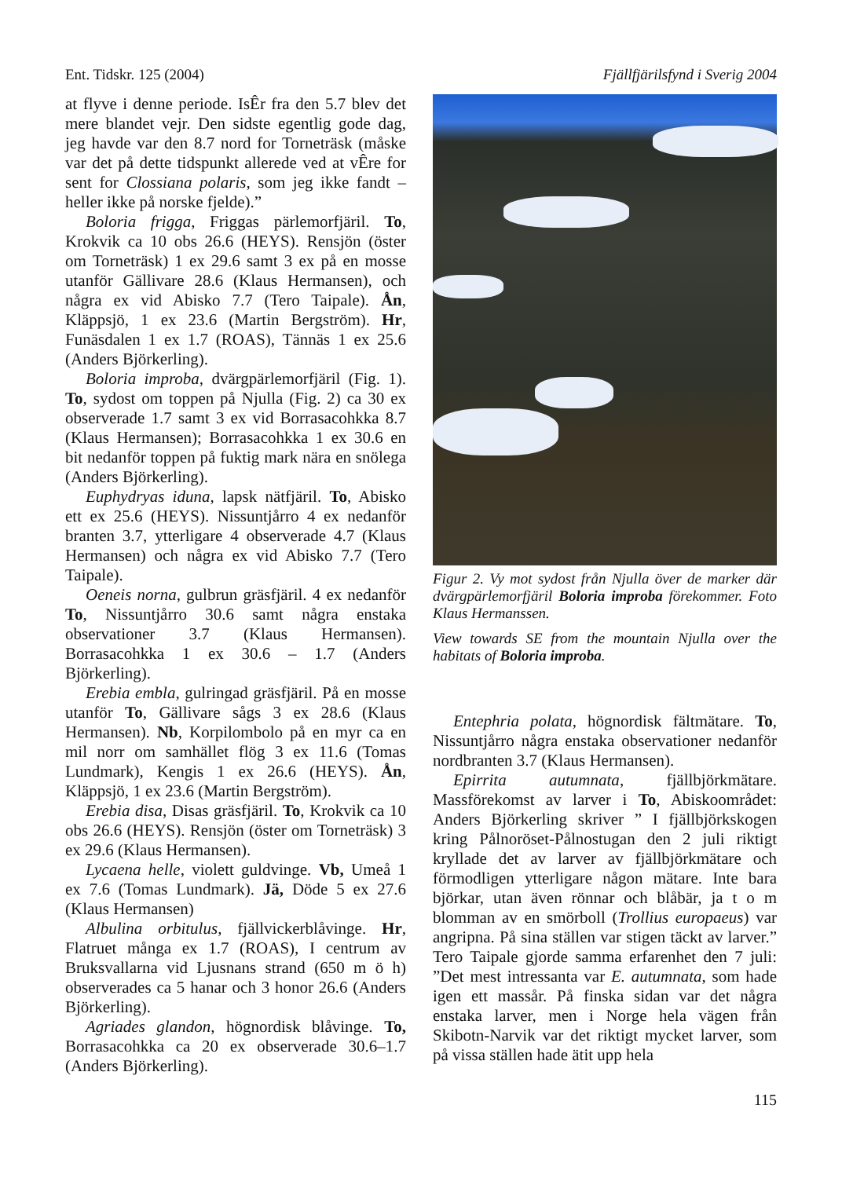Ent. Tidskr. 125 (2004) Fjällfjärilsfynd i Sverig 2004
at flyve i denne periode. IsÊr fra den 5.7 blev det mere blandet vejr. Den sidste egentlig gode dag, jeg havde var den 8.7 nord for Torneträsk (måske var det på dette tidspunkt allerede ved at vÊre for sent for Clossiana polaris, som jeg ikke fandt – heller ikke på norske fjelde).”
Boloria frigga, Friggas pärlemorfjäril. To, Krokvik ca 10 obs 26.6 (HEYS). Rensjön (öster om Torneträsk) 1 ex 29.6 samt 3 ex på en mosse utanför Gällivare 28.6 (Klaus Hermansen), och några ex vid Abisko 7.7 (Tero Taipale). Ån, Kläppsjö, 1 ex 23.6 (Martin Bergström). Hr, Funäsdalen 1 ex 1.7 (ROAS), Tännäs 1 ex 25.6 (Anders Björkerling).
Boloria improba, dvärgpärlemorfjäril (Fig. 1). To, sydost om toppen på Njulla (Fig. 2) ca 30 ex observerade 1.7 samt 3 ex vid Borrasacohkka 8.7 (Klaus Hermansen); Borrasacohkka 1 ex 30.6 en bit nedanför toppen på fuktig mark nära en snölega (Anders Björkerling).
Euphydryas iduna, lapsk nätfjäril. To, Abisko ett ex 25.6 (HEYS). Nissuntjårro 4 ex nedanför branten 3.7, ytterligare 4 observerade 4.7 (Klaus Hermansen) och några ex vid Abisko 7.7 (Tero Taipale).
Oeneis norna, gulbrun gräsfjäril. 4 ex nedanför To, Nissuntjårro 30.6 samt några enstaka observationer 3.7 (Klaus Hermansen). Borrasacohkka 1 ex 30.6 – 1.7 (Anders Björkerling).
Erebia embla, gulringad gräsfjäril. På en mosse utanför To, Gällivare sågs 3 ex 28.6 (Klaus Hermansen). Nb, Korpilombolo på en myr ca en mil norr om samhället flög 3 ex 11.6 (Tomas Lundmark), Kengis 1 ex 26.6 (HEYS). Ån, Kläppsjö, 1 ex 23.6 (Martin Bergström).
Erebia disa, Disas gräsfjäril. To, Krokvik ca 10 obs 26.6 (HEYS). Rensjön (öster om Torneträsk) 3 ex 29.6 (Klaus Hermansen).
Lycaena helle, violett guldvinge. Vb, Umeå 1 ex 7.6 (Tomas Lundmark). Jä, Döde 5 ex 27.6 (Klaus Hermansen)
Albulina orbitulus, fjällvickerblåvinge. Hr, Flatruet många ex 1.7 (ROAS), I centrum av Bruksvallarna vid Ljusnans strand (650 m ö h) observerades ca 5 hanar och 3 honor 26.6 (Anders Björkerling).
Agriades glandon, högnordisk blåvinge. To, Borrasacohkka ca 20 ex observerade 30.6–1.7 (Anders Björkerling).
Figur 2. Vy mot sydost från Njulla över de marker där dvärgpärlemorfjäril Boloria improba förekommer. Foto Klaus Hermanssen.
View towards SE from the mountain Njulla over the habitats of Boloria improba.
Entephria polata, högnordisk fältmätare. To, Nissuntjårro några enstaka observationer nedanför nordbranten 3.7 (Klaus Hermansen).
Epirrita autumnata, fjällbjörkmätare. Massförekomst av larver i To, Abiskoområdet: Anders Björkerling skriver ” I fjällbjörkskogen kring Pålnoröset-Pålnostugan den 2 juli riktigt kryllade det av larver av fjällbjörkmätare och förmodligen ytterligare någon mätare. Inte bara björkar, utan även rönnar och blåbär, ja t o m blomman av en smörboll (Trollius europaeus) var angripna. På sina ställen var stigen täckt av larver.” Tero Taipale gjorde samma erfarenhet den 7 juli: ”Det mest intressanta var E. autumnata, som hade igen ett massår. På finska sidan var det några enstaka larver, men i Norge hela vägen från Skibotn-Narvik var det riktigt mycket larver, som på vissa ställen hade ätit upp hela
115